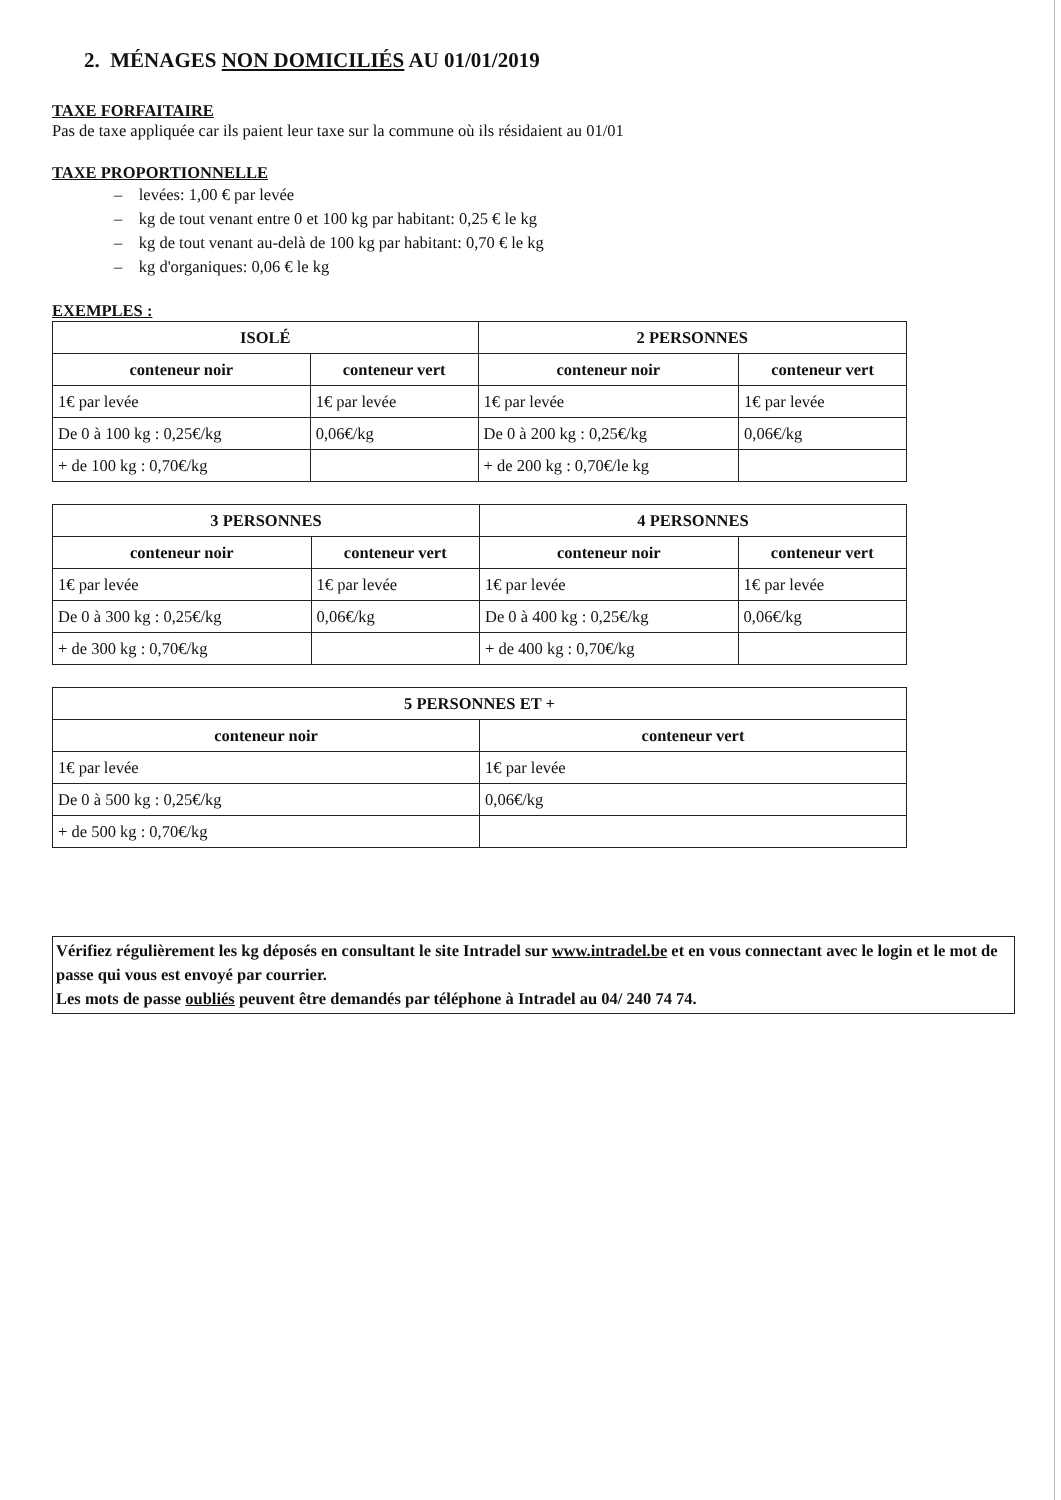2. MÉNAGES NON DOMICILIÉS AU 01/01/2019
TAXE FORFAITAIRE
Pas de taxe appliquée car ils paient leur taxe sur la commune où ils résidaient au 01/01
TAXE PROPORTIONNELLE
– levées: 1,00 € par levée
– kg de tout venant entre 0 et 100 kg par habitant: 0,25 € le kg
– kg de tout venant au-delà de 100 kg par habitant: 0,70 € le kg
– kg d'organiques: 0,06 € le kg
EXEMPLES :
| ISOLÉ | | 2 PERSONNES | |
| --- | --- | --- | --- |
| conteneur noir | conteneur vert | conteneur noir | conteneur vert |
| 1€ par levée | 1€ par levée | 1€ par levée | 1€ par levée |
| De 0 à 100 kg : 0,25€/kg | 0,06€/kg | De 0 à 200 kg : 0,25€/kg | 0,06€/kg |
| + de 100 kg : 0,70€/kg | | + de 200 kg : 0,70€/le kg | |
| 3 PERSONNES | | 4 PERSONNES | |
| --- | --- | --- | --- |
| conteneur noir | conteneur vert | conteneur noir | conteneur vert |
| 1€ par levée | 1€ par levée | 1€ par levée | 1€ par levée |
| De 0 à 300 kg : 0,25€/kg | 0,06€/kg | De 0 à 400 kg : 0,25€/kg | 0,06€/kg |
| + de 300 kg : 0,70€/kg | | + de 400 kg : 0,70€/kg | |
| 5 PERSONNES ET + | |
| --- | --- |
| conteneur noir | conteneur vert |
| 1€ par levée | 1€ par levée |
| De 0 à 500 kg : 0,25€/kg | 0,06€/kg |
| + de 500 kg : 0,70€/kg | |
Vérifiez régulièrement les kg déposés en consultant le site Intradel sur www.intradel.be et en vous connectant avec le login et le mot de passe qui vous est envoyé par courrier.
Les mots de passe oubliés peuvent être demandés par téléphone à Intradel au 04/ 240 74 74.